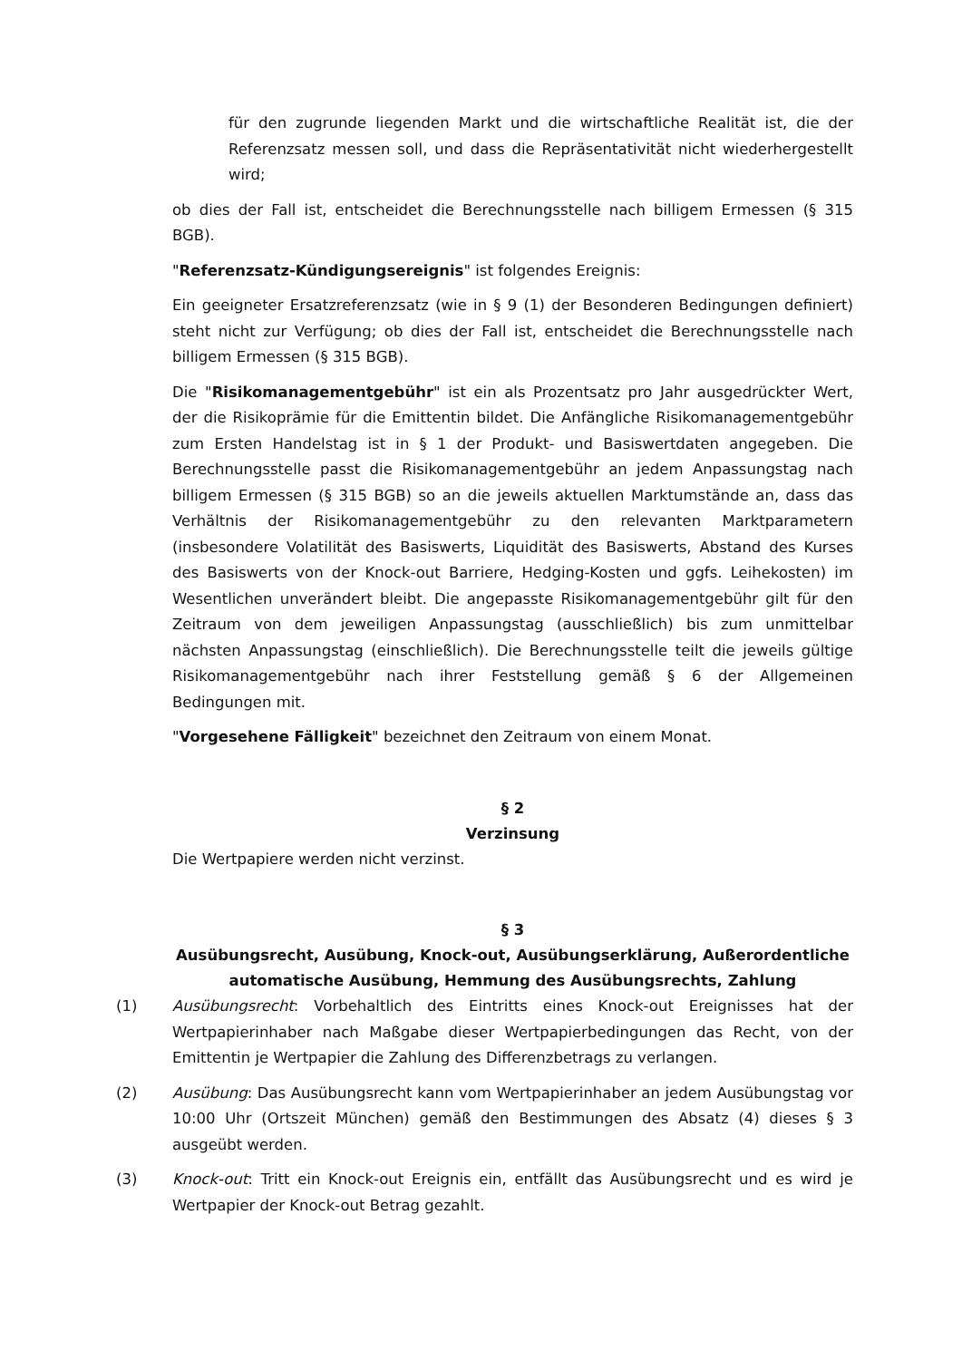für den zugrunde liegenden Markt und die wirtschaftliche Realität ist, die der Referenzsatz messen soll, und dass die Repräsentativität nicht wiederhergestellt wird;
ob dies der Fall ist, entscheidet die Berechnungsstelle nach billigem Ermessen (§ 315 BGB).
"Referenzsatz-Kündigungsereignis" ist folgendes Ereignis:
Ein geeigneter Ersatzreferenzsatz (wie in § 9 (1) der Besonderen Bedingungen definiert) steht nicht zur Verfügung; ob dies der Fall ist, entscheidet die Berechnungsstelle nach billigem Ermessen (§ 315 BGB).
Die "Risikomanagementgebühr" ist ein als Prozentsatz pro Jahr ausgedrückter Wert, der die Risikoprämie für die Emittentin bildet. Die Anfängliche Risikomanagementgebühr zum Ersten Handelstag ist in § 1 der Produkt- und Basiswertdaten angegeben. Die Berechnungsstelle passt die Risikomanagementgebühr an jedem Anpassungstag nach billigem Ermessen (§ 315 BGB) so an die jeweils aktuellen Marktumstände an, dass das Verhältnis der Risikomanagementgebühr zu den relevanten Marktparametern (insbesondere Volatilität des Basiswerts, Liquidität des Basiswerts, Abstand des Kurses des Basiswerts von der Knock-out Barriere, Hedging-Kosten und ggfs. Leihekosten) im Wesentlichen unverändert bleibt. Die angepasste Risikomanagementgebühr gilt für den Zeitraum von dem jeweiligen Anpassungstag (ausschließlich) bis zum unmittelbar nächsten Anpassungstag (einschließlich). Die Berechnungsstelle teilt die jeweils gültige Risikomanagementgebühr nach ihrer Feststellung gemäß § 6 der Allgemeinen Bedingungen mit.
"Vorgesehene Fälligkeit" bezeichnet den Zeitraum von einem Monat.
§ 2
Verzinsung
Die Wertpapiere werden nicht verzinst.
§ 3
Ausübungsrecht, Ausübung, Knock-out, Ausübungserklärung, Außerordentliche automatische Ausübung, Hemmung des Ausübungsrechts, Zahlung
(1) Ausübungsrecht: Vorbehaltlich des Eintritts eines Knock-out Ereignisses hat der Wertpapierinhaber nach Maßgabe dieser Wertpapierbedingungen das Recht, von der Emittentin je Wertpapier die Zahlung des Differenzbetrags zu verlangen.
(2) Ausübung: Das Ausübungsrecht kann vom Wertpapierinhaber an jedem Ausübungstag vor 10:00 Uhr (Ortszeit München) gemäß den Bestimmungen des Absatz (4) dieses § 3 ausgeübt werden.
(3) Knock-out: Tritt ein Knock-out Ereignis ein, entfällt das Ausübungsrecht und es wird je Wertpapier der Knock-out Betrag gezahlt.